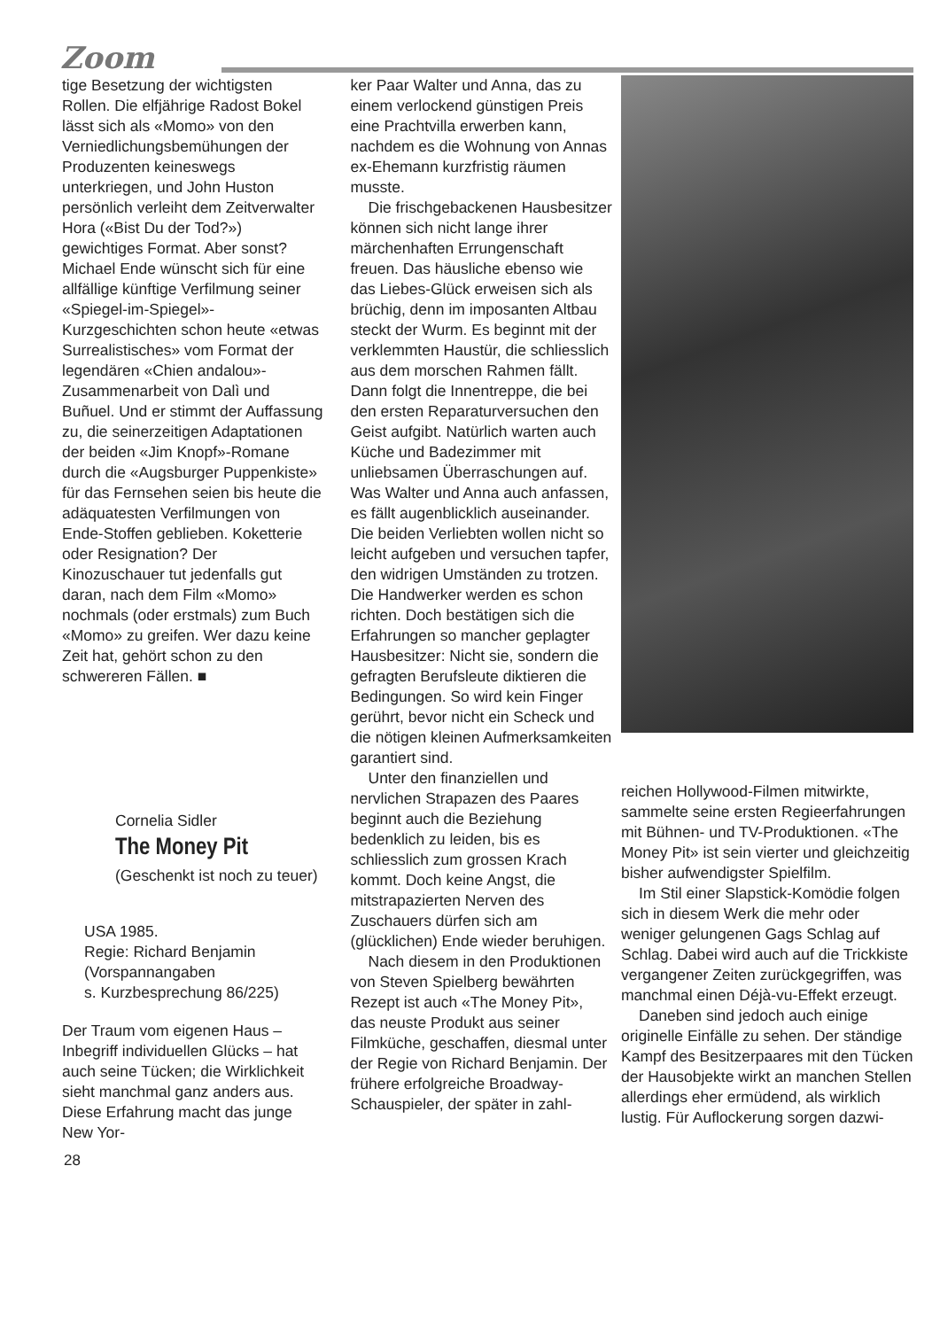Zoom
tige Besetzung der wichtigsten Rollen. Die elfjährige Radost Bokel lässt sich als «Momo» von den Verniedlichungsbemühungen der Produzenten keineswegs unterkriegen, und John Huston persönlich verleiht dem Zeitverwalter Hora («Bist Du der Tod?») gewichtiges Format. Aber sonst? Michael Ende wünscht sich für eine allfällige künftige Verfilmung seiner «Spiegel-im-Spiegel»-Kurzgeschichten schon heute «etwas Surrealistisches» vom Format der legendären «Chien andalou»-Zusammenarbeit von Dalì und Buñuel. Und er stimmt der Auffassung zu, die seinerzeitigen Adaptationen der beiden «Jim Knopf»-Romane durch die «Augsburger Puppenkiste» für das Fernsehen seien bis heute die adäquatesten Verfilmungen von Ende-Stoffen geblieben. Koketterie oder Resignation? Der Kinozuschauer tut jedenfalls gut daran, nach dem Film «Momo» nochmals (oder erstmals) zum Buch «Momo» zu greifen. Wer dazu keine Zeit hat, gehört schon zu den schwereren Fällen. ■
Cornelia Sidler
The Money Pit
(Geschenkt ist noch zu teuer)
USA 1985.
Regie: Richard Benjamin
(Vorspannangaben
s. Kurzbesprechung 86/225)
Der Traum vom eigenen Haus – Inbegriff individuellen Glücks – hat auch seine Tücken; die Wirklichkeit sieht manchmal ganz anders aus. Diese Erfahrung macht das junge New Yor-
ker Paar Walter und Anna, das zu einem verlockend günstigen Preis eine Prachtvilla erwerben kann, nachdem es die Wohnung von Annas ex-Ehemann kurzfristig räumen musste.
Die frischgebackenen Hausbesitzer können sich nicht lange ihrer märchenhaften Errungenschaft freuen. Das häusliche ebenso wie das Liebes-Glück erweisen sich als brüchig, denn im imposanten Altbau steckt der Wurm. Es beginnt mit der verklemmten Haustür, die schliesslich aus dem morschen Rahmen fällt. Dann folgt die Innentreppe, die bei den ersten Reparaturversuchen den Geist aufgibt. Natürlich warten auch Küche und Badezimmer mit unliebsamen Überraschungen auf. Was Walter und Anna auch anfassen, es fällt augenblicklich auseinander. Die beiden Verliebten wollen nicht so leicht aufgeben und versuchen tapfer, den widrigen Umständen zu trotzen. Die Handwerker werden es schon richten. Doch bestätigen sich die Erfahrungen so mancher geplagter Hausbesitzer: Nicht sie, sondern die gefragten Berufsleute diktieren die Bedingungen. So wird kein Finger gerührt, bevor nicht ein Scheck und die nötigen kleinen Aufmerksamkeiten garantiert sind.
Unter den finanziellen und nervlichen Strapazen des Paares beginnt auch die Beziehung bedenklich zu leiden, bis es schliesslich zum grossen Krach kommt. Doch keine Angst, die mitstrapazierten Nerven des Zuschauers dürfen sich am (glücklichen) Ende wieder beruhigen.
Nach diesem in den Produktionen von Steven Spielberg bewährten Rezept ist auch «The Money Pit», das neuste Produkt aus seiner Filmküche, geschaffen, diesmal unter der Regie von Richard Benjamin. Der frühere erfolgreiche Broadway-Schauspieler, der später in zahl-
reichen Hollywood-Filmen mitwirkte, sammelte seine ersten Regieerfahrungen mit Bühnen- und TV-Produktionen. «The Money Pit» ist sein vierter und gleichzeitig bisher aufwendigster Spielfilm.
Im Stil einer Slapstick-Komödie folgen sich in diesem Werk die mehr oder weniger gelungenen Gags Schlag auf Schlag. Dabei wird auch auf die Trickkiste vergangener Zeiten zurückgegriffen, was manchmal einen Déjà-vu-Effekt erzeugt.
Daneben sind jedoch auch einige originelle Einfälle zu sehen. Der ständige Kampf des Besitzerpaares mit den Tücken der Hausobjekte wirkt an manchen Stellen allerdings eher ermüdend, als wirklich lustig. Für Auflockerung sorgen dazwi-
28